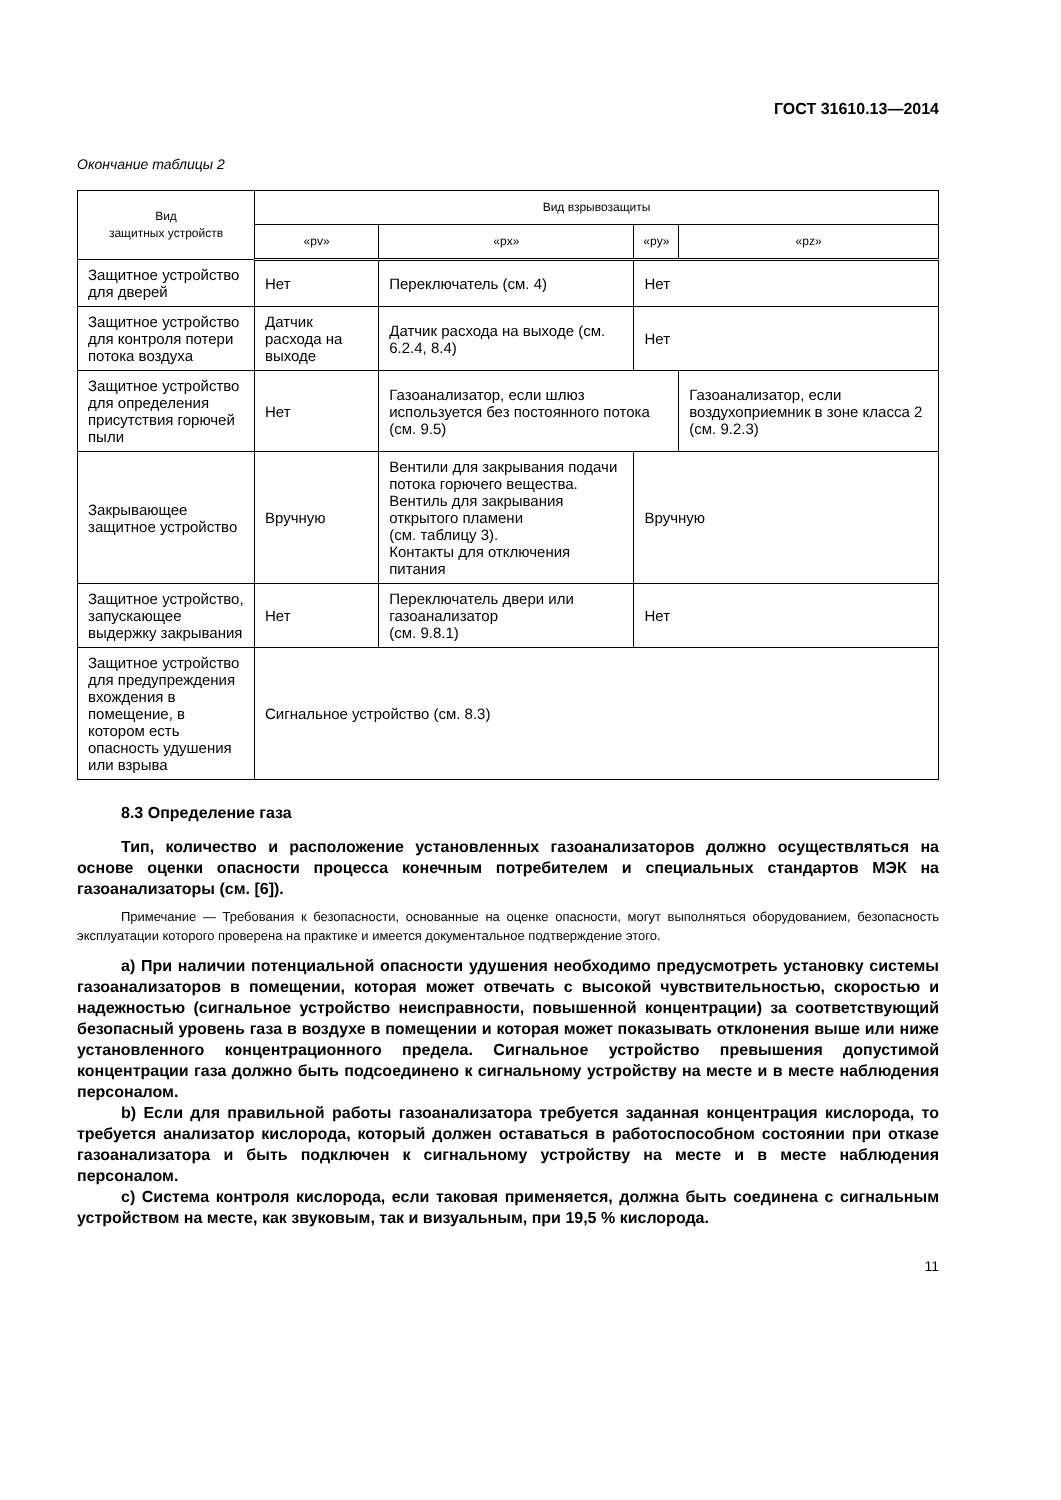ГОСТ 31610.13—2014
Окончание таблицы 2
| Вид защитных устройств | Вид взрывозащиты | | | |
| --- | --- | --- | --- | --- |
| | «pv» | «px» | «py» | «pz» |
| Защитное устройство для дверей | Нет | Переключатель (см. 4) | Нет | |
| Защитное устройство для контроля потери потока воздуха | Датчик расхода на выходе | Датчик расхода на выходе (см. 6.2.4, 8.4) | Нет | |
| Защитное устройство для определения присутствия горючей пыли | Нет | Газоанализатор, если шлюз используется без постоянного потока (см. 9.5) | | Газоанализатор, если воздухоприемник в зоне класса 2 (см. 9.2.3) |
| Закрывающее защитное устройство | Вручную | Вентили для закрывания подачи потока горючего вещества. Вентиль для закрывания открытого пламени (см. таблицу 3). Контакты для отключения питания | Вручную | |
| Защитное устройство, запускающее выдержку закрывания | Нет | Переключатель двери или газоанализатор (см. 9.8.1) | Нет | |
| Защитное устройство для предупреждения вхождения в помещение, в котором есть опасность удушения или взрыва | Сигнальное устройство (см. 8.3) | | | |
8.3 Определение газа
Тип, количество и расположение установленных газоанализаторов должно осуществляться на основе оценки опасности процесса конечным потребителем и специальных стандартов МЭК на газоанализаторы (см. [6]).
Примечание — Требования к безопасности, основанные на оценке опасности, могут выполняться оборудованием, безопасность эксплуатации которого проверена на практике и имеется документальное подтверждение этого.
a) При наличии потенциальной опасности удушения необходимо предусмотреть установку системы газоанализаторов в помещении, которая может отвечать с высокой чувствительностью, скоростью и надежностью (сигнальное устройство неисправности, повышенной концентрации) за соответствующий безопасный уровень газа в воздухе в помещении и которая может показывать отклонения выше или ниже установленного концентрационного предела. Сигнальное устройство превышения допустимой концентрации газа должно быть подсоединено к сигнальному устройству на месте и в месте наблюдения персоналом.
b) Если для правильной работы газоанализатора требуется заданная концентрация кислорода, то требуется анализатор кислорода, который должен оставаться в работоспособном состоянии при отказе газоанализатора и быть подключен к сигнальному устройству на месте и в месте наблюдения персоналом.
c) Система контроля кислорода, если таковая применяется, должна быть соединена с сигнальным устройством на месте, как звуковым, так и визуальным, при 19,5 % кислорода.
11